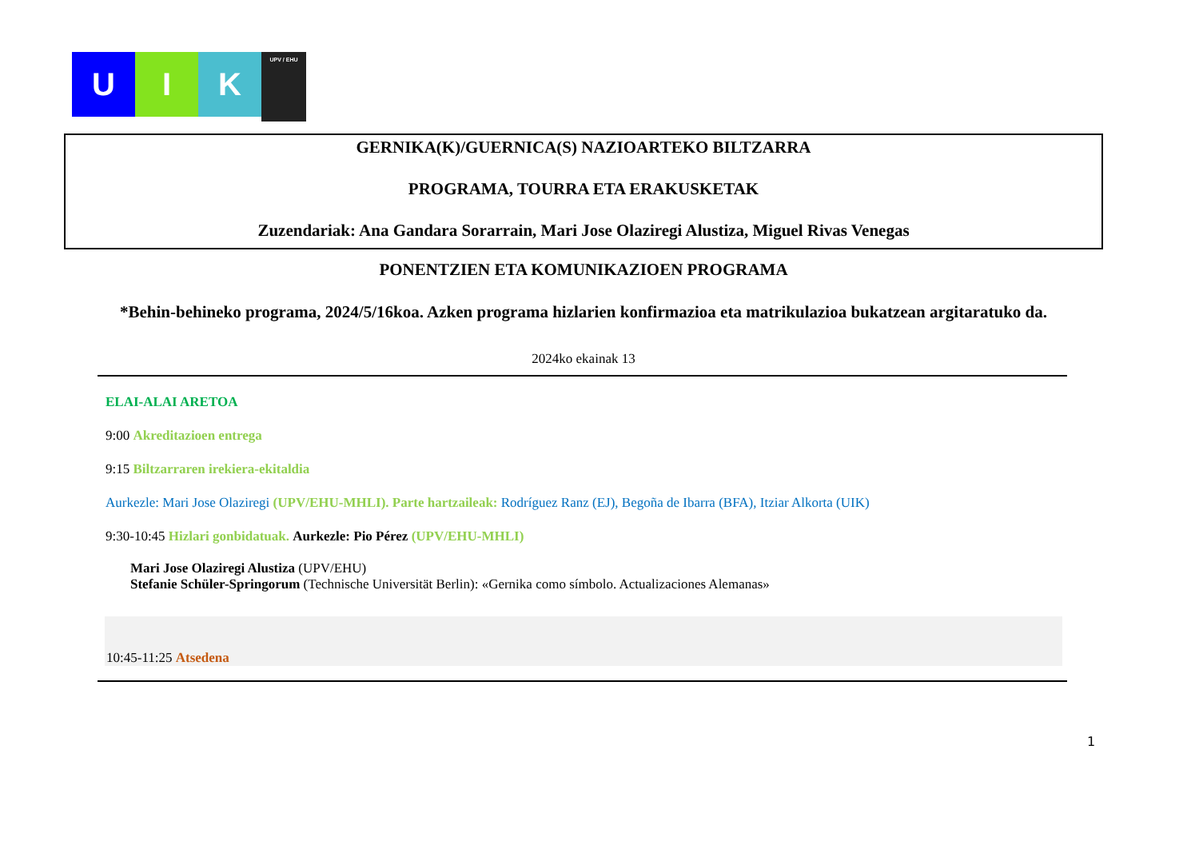U I K
UPV / EHU
GERNIKA(K)/GUERNICA(S) NAZIOARTEKO BILTZARRA
PROGRAMA, TOURRA ETA ERAKUSKETAK
Zuzendariak: Ana Gandara Sorarrain, Mari Jose Olaziregi Alustiza, Miguel Rivas Venegas
PONENTZIEN ETA KOMUNIKAZIOEN PROGRAMA
*Behin-behineko programa, 2024/5/16koa. Azken programa hizlarien konfirmazioa eta matrikulazioa bukatzean argitaratuko da.
2024ko ekainak 13
ELAI-ALAI ARETOA
9:00 Akreditazioen entrega
9:15 Biltzarraren irekiera-ekitaldia
Aurkezle: Mari Jose Olaziregi (UPV/EHU-MHLI). Parte hartzaileak: Rodríguez Ranz (EJ), Begoña de Ibarra (BFA), Itziar Alkorta (UIK)
9:30-10:45 Hizlari gonbidatuak. Aurkezle: Pio Pérez (UPV/EHU-MHLI)
Mari Jose Olaziregi Alustiza (UPV/EHU)
Stefanie Schüler-Springorum (Technische Universität Berlin): «Gernika como símbolo. Actualizaciones Alemanas»
10:45-11:25 Atsedena
1